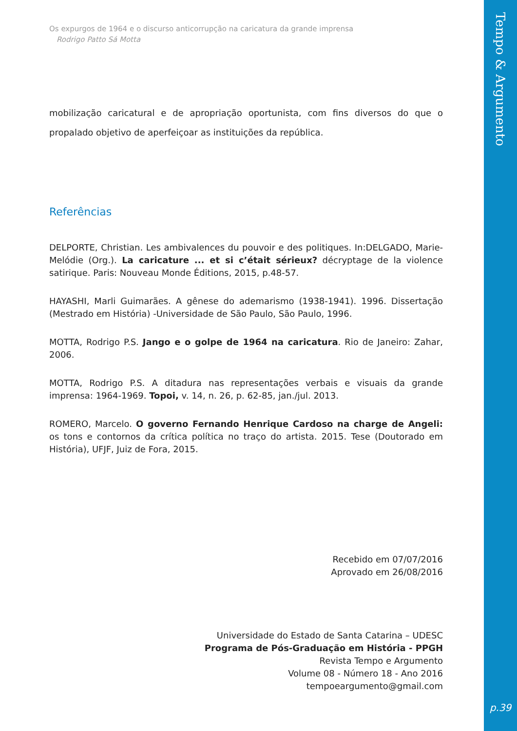Tempo & Argumento
p.39
Os expurgos de 1964 e o discurso anticorrupção na caricatura da grande imprensa
Rodrigo Patto Sá Motta
mobilização caricatural e de apropriação oportunista, com fins diversos do que o propalado objetivo de aperfeiçoar as instituições da república.
Referências
DELPORTE, Christian. Les ambivalences du pouvoir e des politiques. In:DELGADO, Marie-Melódie (Org.). La caricature ... et si c’était sérieux? décryptage de la violence satirique. Paris: Nouveau Monde Éditions, 2015, p.48-57.
HAYASHI, Marli Guimarães. A gênese do ademarismo (1938-1941). 1996. Dissertação (Mestrado em História) -Universidade de São Paulo, São Paulo, 1996.
MOTTA, Rodrigo P.S. Jango e o golpe de 1964 na caricatura. Rio de Janeiro: Zahar, 2006.
MOTTA, Rodrigo P.S. A ditadura nas representações verbais e visuais da grande imprensa: 1964-1969. Topoi, v. 14, n. 26, p. 62-85, jan./jul. 2013.
ROMERO, Marcelo. O governo Fernando Henrique Cardoso na charge de Angeli: os tons e contornos da crítica política no traço do artista. 2015. Tese (Doutorado em História), UFJF, Juiz de Fora, 2015.
Recebido em 07/07/2016
Aprovado em 26/08/2016
Universidade do Estado de Santa Catarina – UDESC
Programa de Pós-Graduação em História - PPGH
Revista Tempo e Argumento
Volume 08 - Número 18 - Ano 2016
tempoeargumento@gmail.com